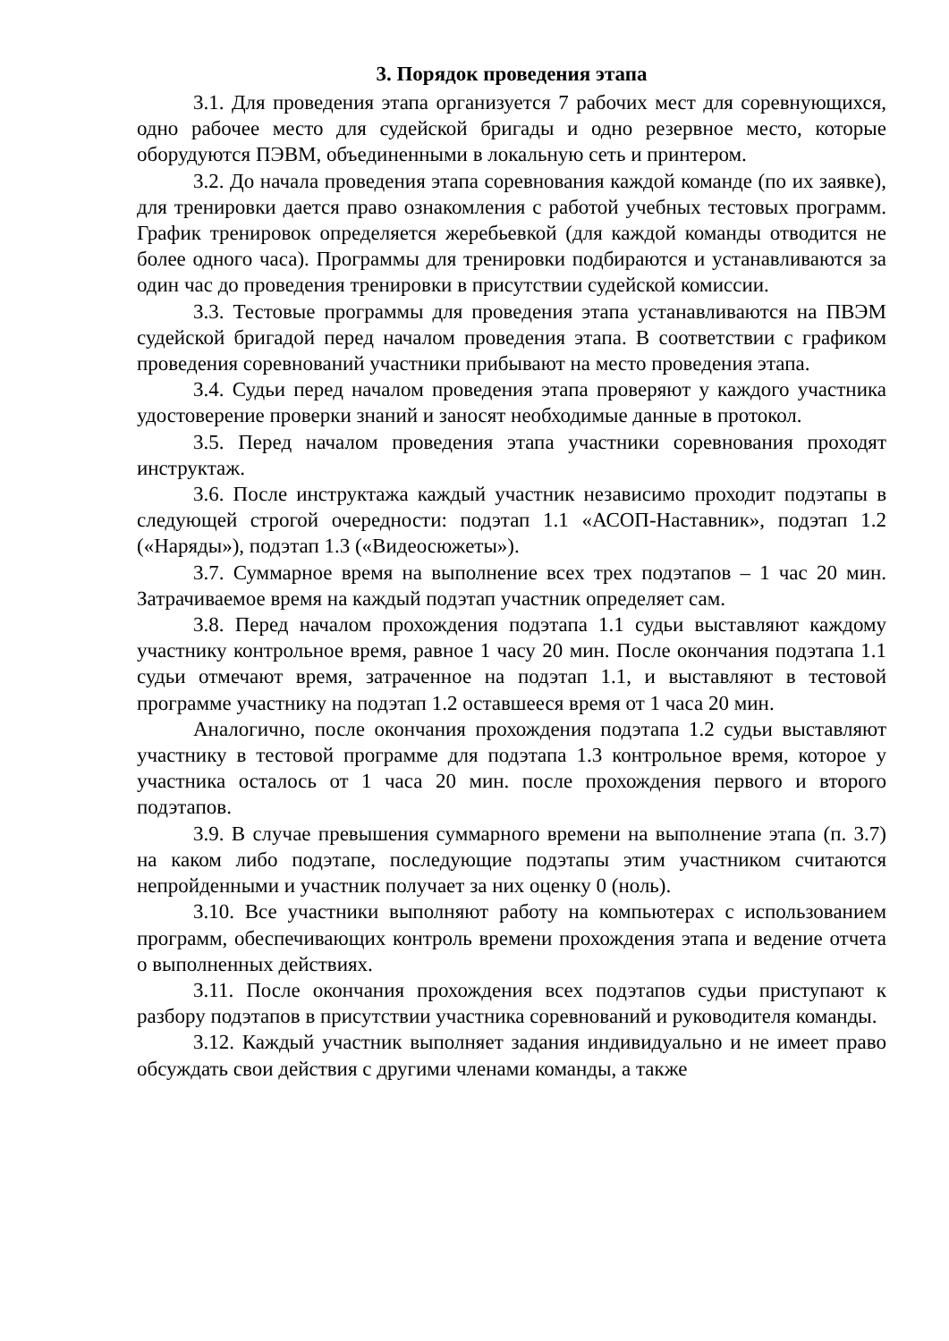3. Порядок проведения этапа
3.1. Для проведения этапа организуется 7 рабочих мест для соревнующихся, одно рабочее место для судейской бригады и одно резервное место, которые оборудуются ПЭВМ, объединенными в локальную сеть и принтером.
3.2. До начала проведения этапа соревнования каждой команде (по их заявке), для тренировки дается право ознакомления с работой учебных тестовых программ. График тренировок определяется жеребьевкой (для каждой команды отводится не более одного часа). Программы для тренировки подбираются и устанавливаются за один час до проведения тренировки в присутствии судейской комиссии.
3.3. Тестовые программы для проведения этапа устанавливаются на ПВЭМ судейской бригадой перед началом проведения этапа. В соответствии с графиком проведения соревнований участники прибывают на место проведения этапа.
3.4. Судьи перед началом проведения этапа проверяют у каждого участника удостоверение проверки знаний и заносят необходимые данные в протокол.
3.5. Перед началом проведения этапа участники соревнования проходят инструктаж.
3.6. После инструктажа каждый участник независимо проходит подэтапы в следующей строгой очередности: подэтап 1.1 «АСОП-Наставник», подэтап 1.2 («Наряды»), подэтап 1.3 («Видеосюжеты»).
3.7. Суммарное время на выполнение всех трех подэтапов – 1 час 20 мин. Затрачиваемое время на каждый подэтап участник определяет сам.
3.8. Перед началом прохождения подэтапа 1.1 судьи выставляют каждому участнику контрольное время, равное 1 часу 20 мин. После окончания подэтапа 1.1 судьи отмечают время, затраченное на подэтап 1.1, и выставляют в тестовой программе участнику на подэтап 1.2 оставшееся время от 1 часа 20 мин.
Аналогично, после окончания прохождения подэтапа 1.2 судьи выставляют участнику в тестовой программе для подэтапа 1.3 контрольное время, которое у участника осталось от 1 часа 20 мин. после прохождения первого и второго подэтапов.
3.9. В случае превышения суммарного времени на выполнение этапа (п. 3.7) на каком либо подэтапе, последующие подэтапы этим участником считаются непройденными и участник получает за них оценку 0 (ноль).
3.10. Все участники выполняют работу на компьютерах с использованием программ, обеспечивающих контроль времени прохождения этапа и ведение отчета о выполненных действиях.
3.11. После окончания прохождения всех подэтапов судьи приступают к разбору подэтапов в присутствии участника соревнований и руководителя команды.
3.12. Каждый участник выполняет задания индивидуально и не имеет право обсуждать свои действия с другими членами команды, а также